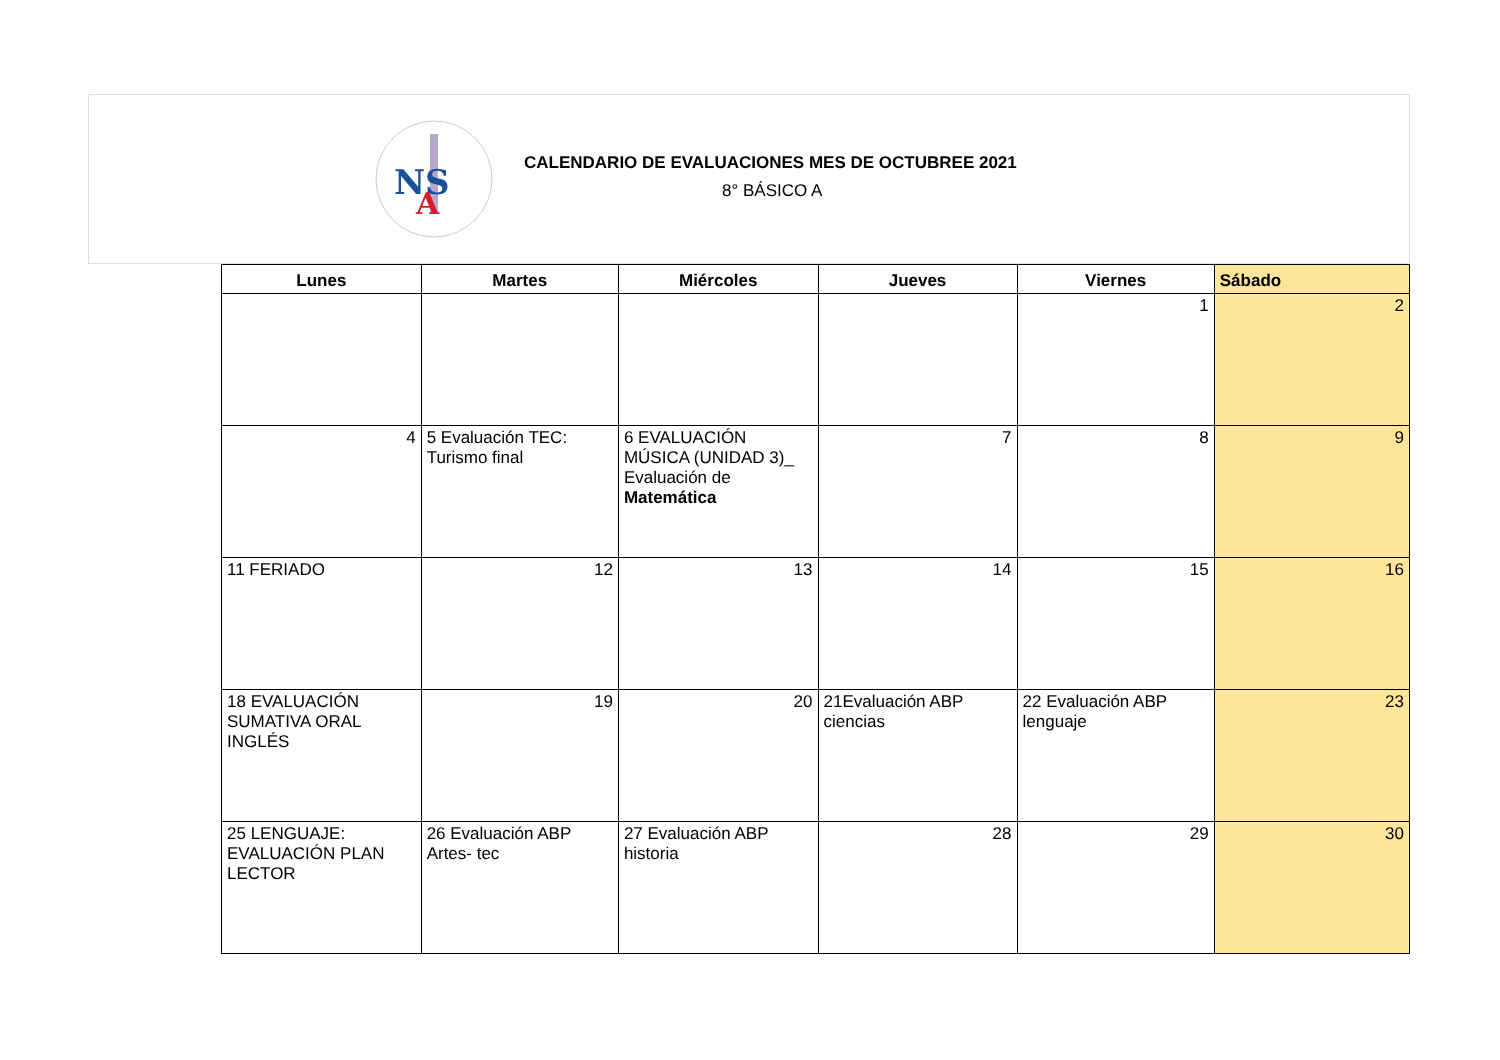NS
A
CALENDARIO DE EVALUACIONES MES DE OCTUBREE 2021
8° BÁSICO A
| Lunes | Martes | Miércoles | Jueves | Viernes | Sábado |
| --- | --- | --- | --- | --- | --- |
| | | | | 1 | 2 |
| 4 | 5 Evaluación TEC: Turismo final | 6 EVALUACIÓN MÚSICA (UNIDAD 3)_ Evaluación de Matemática | 7 | 8 | 9 |
| 11 FERIADO | 12 | 13 | 14 | 15 | 16 |
| 18 EVALUACIÓN SUMATIVA ORAL INGLÉS | 19 | 20 | 21Evaluación ABP ciencias | 22 Evaluación ABP lenguaje | 23 |
| 25 LENGUAJE: EVALUACIÓN PLAN LECTOR | 26 Evaluación ABP Artes- tec | 27 Evaluación ABP historia | 28 | 29 | 30 |